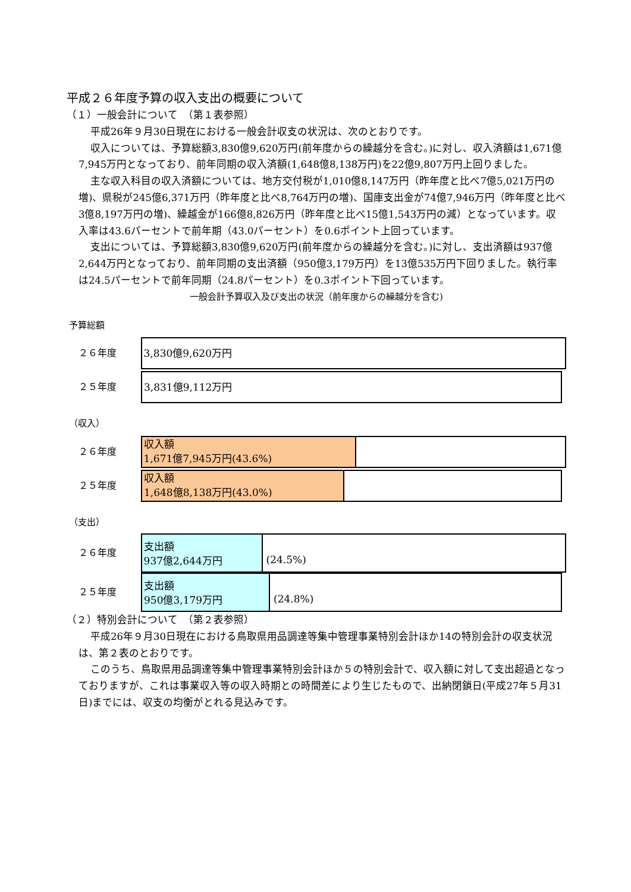平成２６年度予算の収入支出の概要について
（１）一般会計について　（第１表参照）
平成26年９月30日現在における一般会計収支の状況は、次のとおりです。
収入については、予算総額3,830億9,620万円(前年度からの繰越分を含む。)に対し、収入済額は1,671億7,945万円となっており、前年同期の収入済額(1,648億8,138万円)を22億9,807万円上回りました。
主な収入科目の収入済額については、地方交付税が1,010億8,147万円（昨年度と比べ7億5,021万円の増)、県税が245億6,371万円（昨年度と比べ8,764万円の増)、国庫支出金が74億7,946万円（昨年度と比べ3億8,197万円の増)、繰越金が166億8,826万円（昨年度と比べ15億1,543万円の減）となっています。収入率は43.6パーセントで前年期（43.0パーセント）を0.6ポイント上回っています。
支出については、予算総額3,830億9,620万円(前年度からの繰越分を含む。)に対し、支出済額は937億2,644万円となっており、前年同期の支出済額（950億3,179万円）を13億535万円下回りました。執行率は24.5パーセントで前年同期（24.8パーセント）を0.3ポイント下回っています。
一般会計予算収入及び支出の状況（前年度からの繰越分を含む)
予算総額
２６年度
3,830億9,620万円
２５年度
3,831億9,112万円
（収入）
２６年度
収入額
1,671億7,945万円(43.6%)
２５年度
収入額
1,648億8,138万円(43.0%)
（支出）
２６年度
支出額
937億2,644万円
(24.5%)
２５年度
支出額
950億3,179万円
(24.8%)
（２）特別会計について　（第２表参照）
平成26年９月30日現在における鳥取県用品調達等集中管理事業特別会計ほか14の特別会計の収支状況は、第２表のとおりです。
このうち、鳥取県用品調達等集中管理事業特別会計ほか５の特別会計で、収入額に対して支出超過となっておりますが、これは事業収入等の収入時期との時間差により生じたもので、出納閉鎖日(平成27年５月31日)までには、収支の均衡がとれる見込みです。